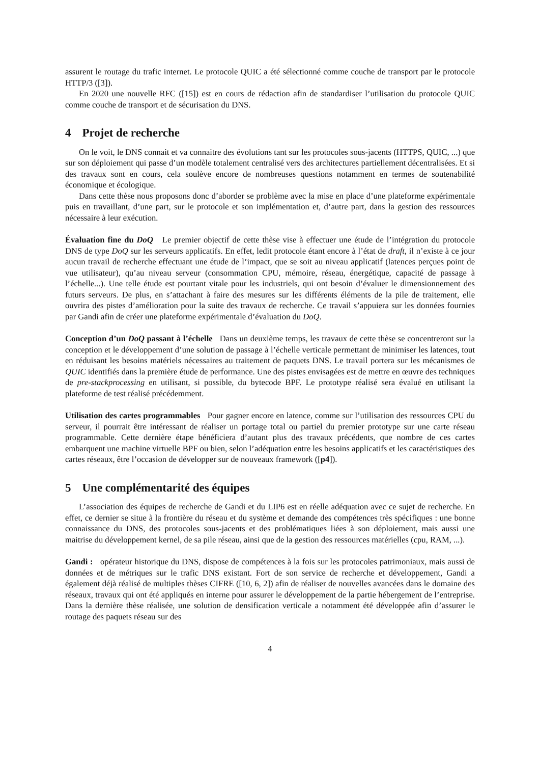assurent le routage du trafic internet. Le protocole QUIC a été sélectionné comme couche de transport par le protocole HTTP/3 ([3]).
En 2020 une nouvelle RFC ([15]) est en cours de rédaction afin de standardiser l’utilisation du protocole QUIC comme couche de transport et de sécurisation du DNS.
4 Projet de recherche
On le voit, le DNS connait et va connaitre des évolutions tant sur les protocoles sous-jacents (HTTPS, QUIC, ...) que sur son déploiement qui passe d’un modèle totalement centralisé vers des architectures partiellement décentralisées. Et si des travaux sont en cours, cela soulève encore de nombreuses questions notamment en termes de soutenabilité économique et écologique.
Dans cette thèse nous proposons donc d’aborder se problème avec la mise en place d’une plateforme expérimentale puis en travaillant, d’une part, sur le protocole et son implémentation et, d’autre part, dans la gestion des ressources nécessaire à leur exécution.
Évaluation fine du DoQ Le premier objectif de cette thèse vise à effectuer une étude de l’intégration du protocole DNS de type DoQ sur les serveurs applicatifs. En effet, ledit protocole étant encore à l’état de draft, il n’existe à ce jour aucun travail de recherche effectuant une étude de l’impact, que se soit au niveau applicatif (latences perçues point de vue utilisateur), qu’au niveau serveur (consommation CPU, mémoire, réseau, énergétique, capacité de passage à l’échelle...). Une telle étude est pourtant vitale pour les industriels, qui ont besoin d’évaluer le dimensionnement des futurs serveurs. De plus, en s’attachant à faire des mesures sur les différents éléments de la pile de traitement, elle ouvrira des pistes d’amélioration pour la suite des travaux de recherche. Ce travail s’appuiera sur les données fournies par Gandi afin de créer une plateforme expérimentale d’évaluation du DoQ.
Conception d’un DoQ passant à l’échelle Dans un deuxième temps, les travaux de cette thèse se concentreront sur la conception et le développement d’une solution de passage à l’échelle verticale permettant de minimiser les latences, tout en réduisant les besoins matériels nécessaires au traitement de paquets DNS. Le travail portera sur les mécanismes de QUIC identifiés dans la première étude de performance. Une des pistes envisagées est de mettre en œuvre des techniques de pre-stackprocessing en utilisant, si possible, du bytecode BPF. Le prototype réalisé sera évalué en utilisant la plateforme de test réalisé précédemment.
Utilisation des cartes programmables Pour gagner encore en latence, comme sur l’utilisation des ressources CPU du serveur, il pourrait être intéressant de réaliser un portage total ou partiel du premier prototype sur une carte réseau programmable. Cette dernière étape bénéficiera d’autant plus des travaux précédents, que nombre de ces cartes embarquent une machine virtuelle BPF ou bien, selon l’adéquation entre les besoins applicatifs et les caractéristiques des cartes réseaux, être l’occasion de développer sur de nouveaux framework ([p4]).
5 Une complémentarité des équipes
L’association des équipes de recherche de Gandi et du LIP6 est en réelle adéquation avec ce sujet de recherche. En effet, ce dernier se situe à la frontière du réseau et du système et demande des compétences très spécifiques : une bonne connaissance du DNS, des protocoles sous-jacents et des problématiques liées à son déploiement, mais aussi une maitrise du développement kernel, de sa pile réseau, ainsi que de la gestion des ressources matérielles (cpu, RAM, ...).
Gandi : opérateur historique du DNS, dispose de compétences à la fois sur les protocoles patrimoniaux, mais aussi de données et de métriques sur le trafic DNS existant. Fort de son service de recherche et développement, Gandi a également déjà réalisé de multiples thèses CIFRE ([10, 6, 2]) afin de réaliser de nouvelles avancées dans le domaine des réseaux, travaux qui ont été appliqués en interne pour assurer le développement de la partie hébergement de l’entreprise. Dans la dernière thèse réalisée, une solution de densification verticale a notamment été développée afin d’assurer le routage des paquets réseau sur des
4